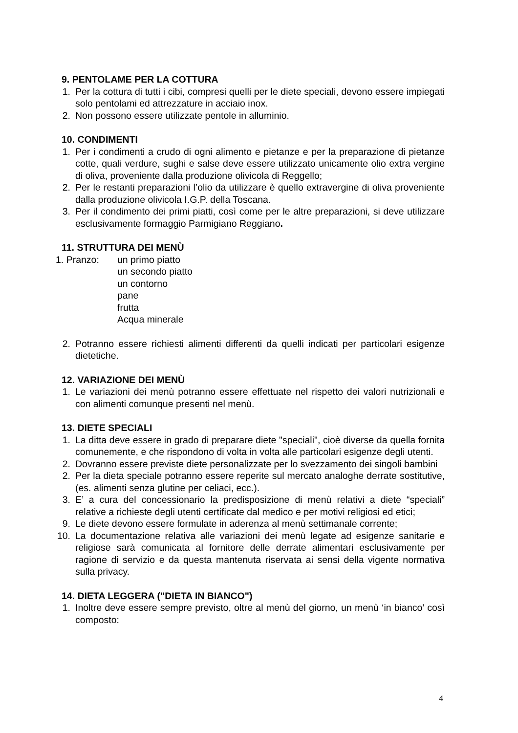9. PENTOLAME PER LA COTTURA
1. Per la cottura di tutti i cibi, compresi quelli per le diete speciali, devono essere impiegati solo pentolami ed attrezzature in acciaio inox.
2. Non possono essere utilizzate pentole in alluminio.
10. CONDIMENTI
1. Per i condimenti a crudo di ogni alimento e pietanze e per la preparazione di pietanze cotte, quali verdure, sughi e salse deve essere utilizzato unicamente olio extra vergine di oliva, proveniente dalla produzione olivicola di Reggello;
2. Per le restanti preparazioni l’olio da utilizzare è quello extravergine di oliva proveniente dalla produzione olivicola I.G.P. della Toscana.
3. Per il condimento dei primi piatti, così come per le altre preparazioni, si deve utilizzare esclusivamente formaggio Parmigiano Reggiano.
11. STRUTTURA DEI MENÙ
1. Pranzo: un primo piatto
un secondo piatto
un contorno
pane
frutta
Acqua minerale
2. Potranno essere richiesti alimenti differenti da quelli indicati per particolari esigenze dietetiche.
12. VARIAZIONE DEI MENÙ
1. Le variazioni dei menù potranno essere effettuate nel rispetto dei valori nutrizionali e con alimenti comunque presenti nel menù.
13. DIETE SPECIALI
1. La ditta deve essere in grado di preparare diete "speciali", cioè diverse da quella fornita comunemente, e che rispondono di volta in volta alle particolari esigenze degli utenti.
2. Dovranno essere previste diete personalizzate per lo svezzamento dei singoli bambini
2. Per la dieta speciale potranno essere reperite sul mercato analoghe derrate sostitutive, (es. alimenti senza glutine per celiaci, ecc.).
3. E’ a cura del concessionario la predisposizione di menù relativi a diete “speciali” relative a richieste degli utenti certificate dal medico e per motivi religiosi ed etici;
9. Le diete devono essere formulate in aderenza al menù settimanale corrente;
10. La documentazione relativa alle variazioni dei menù legate ad esigenze sanitarie e religiose sarà comunicata al fornitore delle derrate alimentari esclusivamente per ragione di servizio e da questa mantenuta riservata ai sensi della vigente normativa sulla privacy.
14. DIETA LEGGERA ("DIETA IN BIANCO")
1. Inoltre deve essere sempre previsto, oltre al menù del giorno, un menù ‘in bianco’ così composto:
4